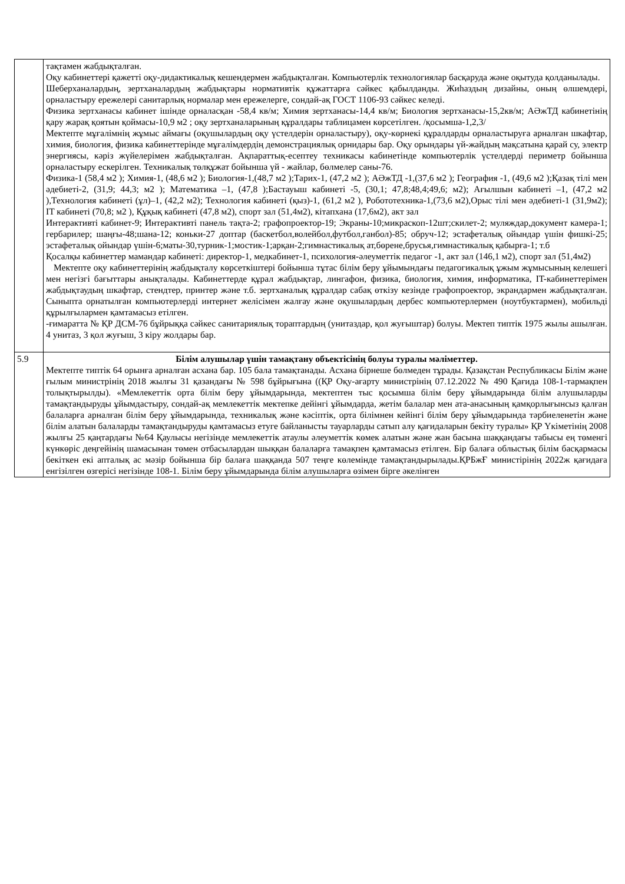| | тақтамен жабдықталған. Оқу кабинеттері қажетті оқу-дидактикалық кешендермен жабдықталған. Компьютерлік технологиялар басқаруда және оқытуда қолданылады. Шеберханалардың, зертханалардың жабдықтары нормативтік құжаттарға сәйкес қабылданды. Жиһаздың дизайны, оның өлшемдері, орналастыру ережелері санитарлық нормалар мен ережелерге, сондай-ақ ГОСТ 1106-93 сәйкес келеді. Физика зертханасы кабинет ішінде орналасқан -58,4 кв/м; Химия зертханасы-14,4 кв/м; Биология зертханасы-15,2кв/м; АӘжТД кабинетінің қару жарақ қоятын қоймасы-10,9 м2 ; оқу зертханаларының құралдары таблицамен көрсетілген. /қосымша-1,2,3/ Мектепте мұғалімнің жұмыс аймағы (оқушылардың оқу үстелдерін орналастыру), оқу-көрнекі құралдарды орналастыруға арналған шкафтар, химия, биология, физика кабинеттерінде мұғалімдердің демонстрациялық орнидары бар. Оқу орындары үй-жайдың мақсатына қарай су, электр энергиясы, кәріз жүйелерімен жабдықталған. Ақпараттық-есептеу техникасы кабинетінде компьютерлік үстелдерді периметр бойынша орналастыру ескерілген. Техникалық төлқұжат бойынша үй - жайлар, бөлмелер саны-76. Физика-1 (58,4 м2 ); Химия-1, (48,6 м2 ); Биология-1,(48,7 м2 );Тарих-1, (47,2 м2 ); АӘжТД -1,(37,6 м2 ); География -1, (49,6 м2 );Қазақ тілі мен әдебиеті-2, (31,9; 44,3; м2 ); Математика –1, (47,8 );Бастауыш кабинеті -5, (30,1; 47,8;48,4;49,6; м2); Ағылшын кабинеті –1, (47,2 м2 ),Технология кабинеті (ұл)–1, (42,2 м2); Технология кабинеті (қыз)-1, (61,2 м2 ), Робототехника-1,(73,6 м2),Орыс тілі мен әдебиеті-1 (31,9м2); IT кабинеті (70,8; м2 ), Құқық кабинеті (47,8 м2), спорт зал (51,4м2), кітапхана (17,6м2), акт зал Интерактивті кабинет-9; Интерактивті панель тақта-2; графопроектор-19; Экраны-10;микраскоп-12шт;скилет-2; муляждар,документ камера-1; гербарилер; шаңғы-48;шана-12; коньки-27 доптар (баскетбол,волейбол,футбол,ганбол)-85; обруч-12; эстафеталық ойындар үшін фишкі-25; эстафеталық ойындар үшін-6;маты-30,турник-1;мостик-1;арқан-2;гимнастикалық ат,бөрене,брусья,гимнастикалық қабырға-1; т.б Қосалқы кабинеттер мамандар кабинеті: директор-1, медкабинет-1, психология-әлеуметтік педагог -1, акт зал (146,1 м2), спорт зал (51,4м2) Мектепте оқу кабинеттерінің жабдықталу көрсеткіштері бойынша тұтас білім беру ұйымындағы педагогикалық ұжым жұмысының келешегі мен негізгі бағыттары анықталады. Кабинеттерде құрал жабдықтар, лингафон, физика, биология, химия, информатика, IT-кабинеттерімен жабдықтаудың шкафтар, стендтер, принтер және т.б. зертханалық құралдар сабақ өткізу кезінде графопроектор, экрандармен жабдықталған. Сыныпта орнатылған компьютерлерді интернет желісімен жалғау және оқушылардың дербес компьютерлермен (ноутбуктармен), мобильді құрылғылармен қамтамасыз етілген. -ғимаратта № ҚР ДСМ-76 бұйрыққа сәйкес санитариялық тораптардың (унитаздар, қол жуғыштар) болуы. Мектеп типтік 1975 жылы ашылған. 4 унитаз, 3 қол жуғыш, 3 кіру жолдары бар. |
| 5.9 | Білім алушылар үшін тамақтану объектісінің болуы туралы мәліметтер. Мектепте типтік 64 орынға арналған асхана бар. 105 бала тамақтанады. Асхана бірнеше бөлмеден тұрады. Қазақстан Республикасы Білім және ғылым министрінің 2018 жылғы 31 қазандағы № 598 бұйрығына ((ҚР Оқу-ағарту министрінің 07.12.2022 № 490 Қағида 108-1-тармақпен толықтырылды). «Мемлекеттік орта білім беру ұйымдарында, мектептен тыс қосымша білім беру ұйымдарында білім алушыларды тамақтандыруды ұйымдастыру, сондай-ақ мемлекеттік мектепке дейінгі ұйымдарда, жетім балалар мен ата-анасының қамқорлығынсыз қалған балаларға арналған білім беру ұйымдарында, техникалық және кәсіптік, орта білімнен кейінгі білім беру ұйымдарында тәрбиеленетін және білім алатын балаларды тамақтандыруды қамтамасыз етуге байланысты тауарларды сатып алу қағидаларын бекіту туралы» ҚР Үкіметінің 2008 жылғы 25 қаңтардағы №64 Қаулысы негізінде мемлекеттік атаулы әлеуметтік көмек алатын және жан басына шаққандағы табысы ең төменгі күнкөріс деңгейінің шамасынан төмен отбасылардан шыққан балаларға тамақпен қамтамасыз етілген. Бір балаға облыстық білім басқармасы бекіткен екі апталық ас мәзір бойынша бір балаға шаққанда 507 теңге көлемінде тамақтандырылады.ҚРБжҒ министірінің 2022ж қағидаға енгізілген өзгерісі негізінде 108-1. Білім беру ұйымдарында білім алушыларға өзімен бірге әкелінген |